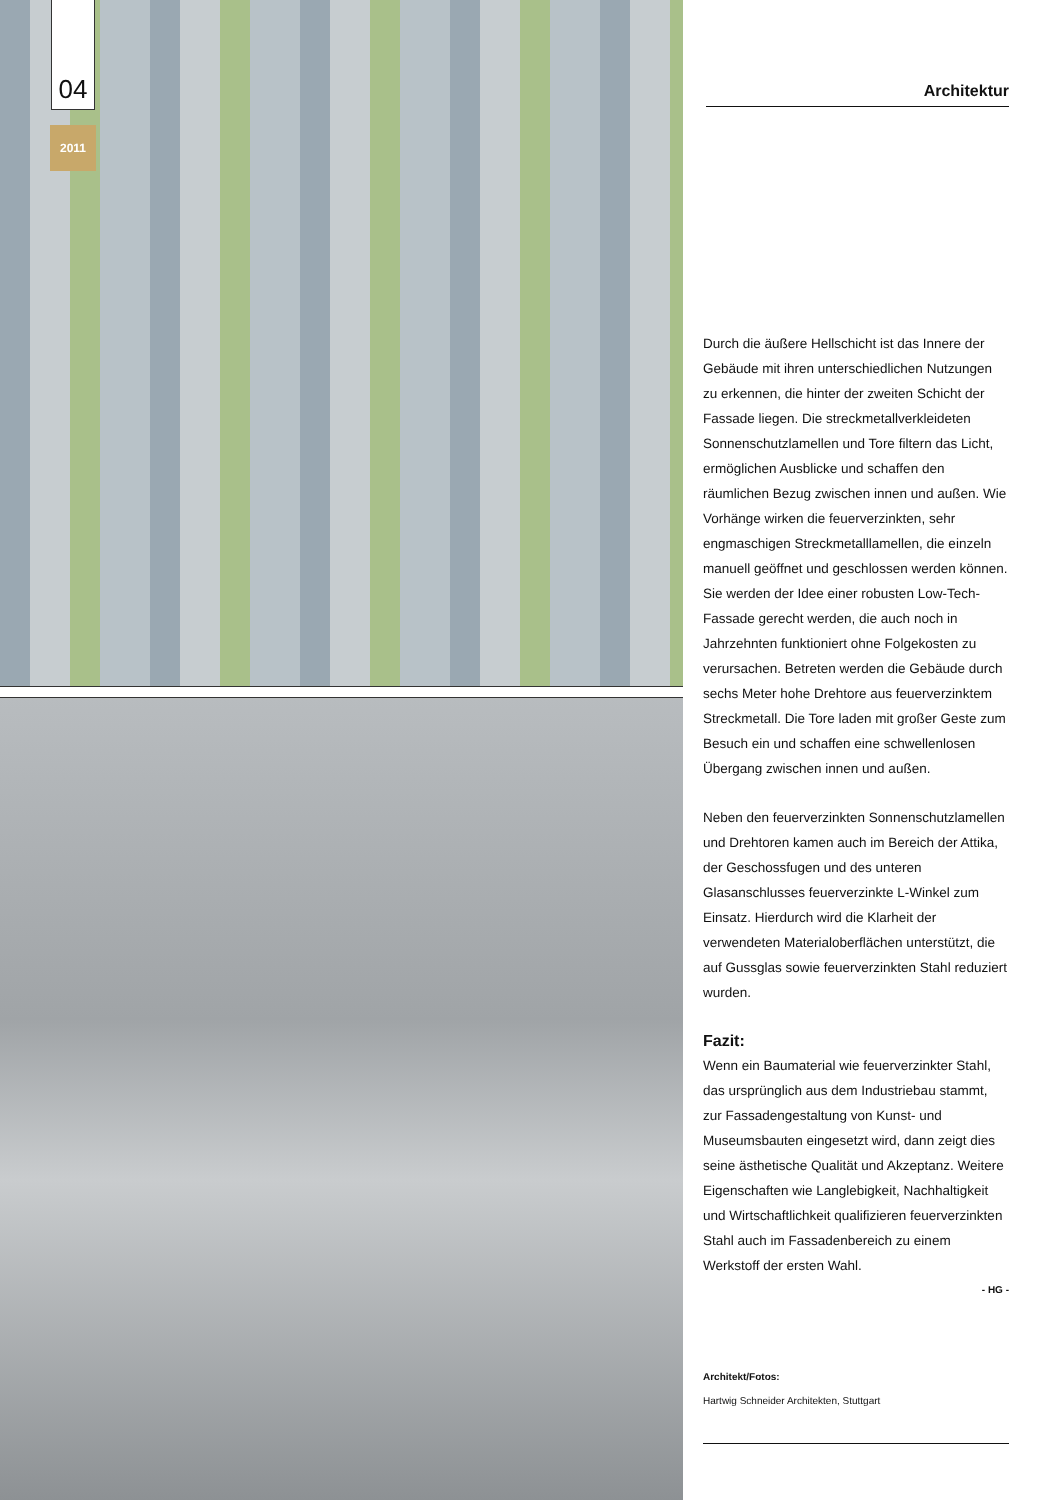04
2011
Architektur
Durch die äußere Hellschicht ist das Innere der Gebäude mit ihren unterschiedlichen Nutzungen zu erkennen, die hinter der zweiten Schicht der Fassade liegen. Die streckmetallverkleideten Sonnenschutzlamellen und Tore filtern das Licht, ermöglichen Ausblicke und schaffen den räumlichen Bezug zwischen innen und außen. Wie Vorhänge wirken die feuerverzinkten, sehr engmaschigen Streckmetalllamellen, die einzeln manuell geöffnet und geschlossen werden können. Sie werden der Idee einer robusten Low-Tech-Fassade gerecht werden, die auch noch in Jahrzehnten funktioniert ohne Folgekosten zu verursachen. Betreten werden die Gebäude durch sechs Meter hohe Drehtore aus feuerverzinktem Streckmetall. Die Tore laden mit großer Geste zum Besuch ein und schaffen eine schwellenlosen Übergang zwischen innen und außen.
Neben den feuerverzinkten Sonnenschutzlamellen und Drehtoren kamen auch im Bereich der Attika, der Geschossfugen und des unteren Glasanschlusses feuerverzinkte L-Winkel zum Einsatz. Hierdurch wird die Klarheit der verwendeten Materialoberflächen unterstützt, die auf Gussglas sowie feuerverzinkten Stahl reduziert wurden.
Fazit:
Wenn ein Baumaterial wie feuerverzinkter Stahl, das ursprünglich aus dem Industriebau stammt, zur Fassadengestaltung von Kunst- und Museumsbauten eingesetzt wird, dann zeigt dies seine ästhetische Qualität und Akzeptanz. Weitere Eigenschaften wie Langlebigkeit, Nachhaltigkeit und Wirtschaftlichkeit qualifizieren feuerverzinkten Stahl auch im Fassadenbereich zu einem Werkstoff der ersten Wahl.
- HG -
Architekt/Fotos:
Hartwig Schneider Architekten, Stuttgart